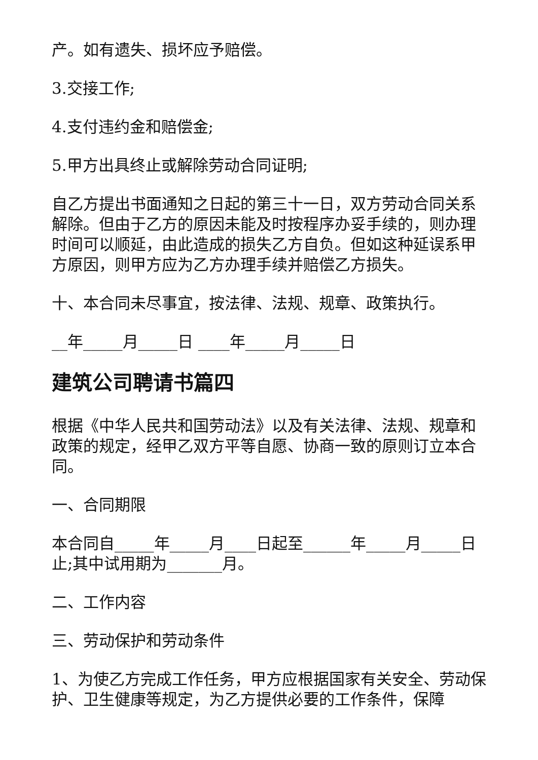产。如有遗失、损坏应予赔偿。
3.交接工作;
4.支付违约金和赔偿金;
5.甲方出具终止或解除劳动合同证明;
自乙方提出书面通知之日起的第三十一日，双方劳动合同关系解除。但由于乙方的原因未能及时按程序办妥手续的，则办理时间可以顺延，由此造成的损失乙方自负。但如这种延误系甲方原因，则甲方应为乙方办理手续并赔偿乙方损失。
十、本合同未尽事宜，按法律、法规、规章、政策执行。
__年_____月_____日 ____年_____月_____日
建筑公司聘请书篇四
根据《中华人民共和国劳动法》以及有关法律、法规、规章和政策的规定，经甲乙双方平等自愿、协商一致的原则订立本合同。
一、合同期限
本合同自_____年_____月____日起至______年_____月_____日止;其中试用期为_______月。
二、工作内容
三、劳动保护和劳动条件
1、为使乙方完成工作任务，甲方应根据国家有关安全、劳动保护、卫生健康等规定，为乙方提供必要的工作条件，保障